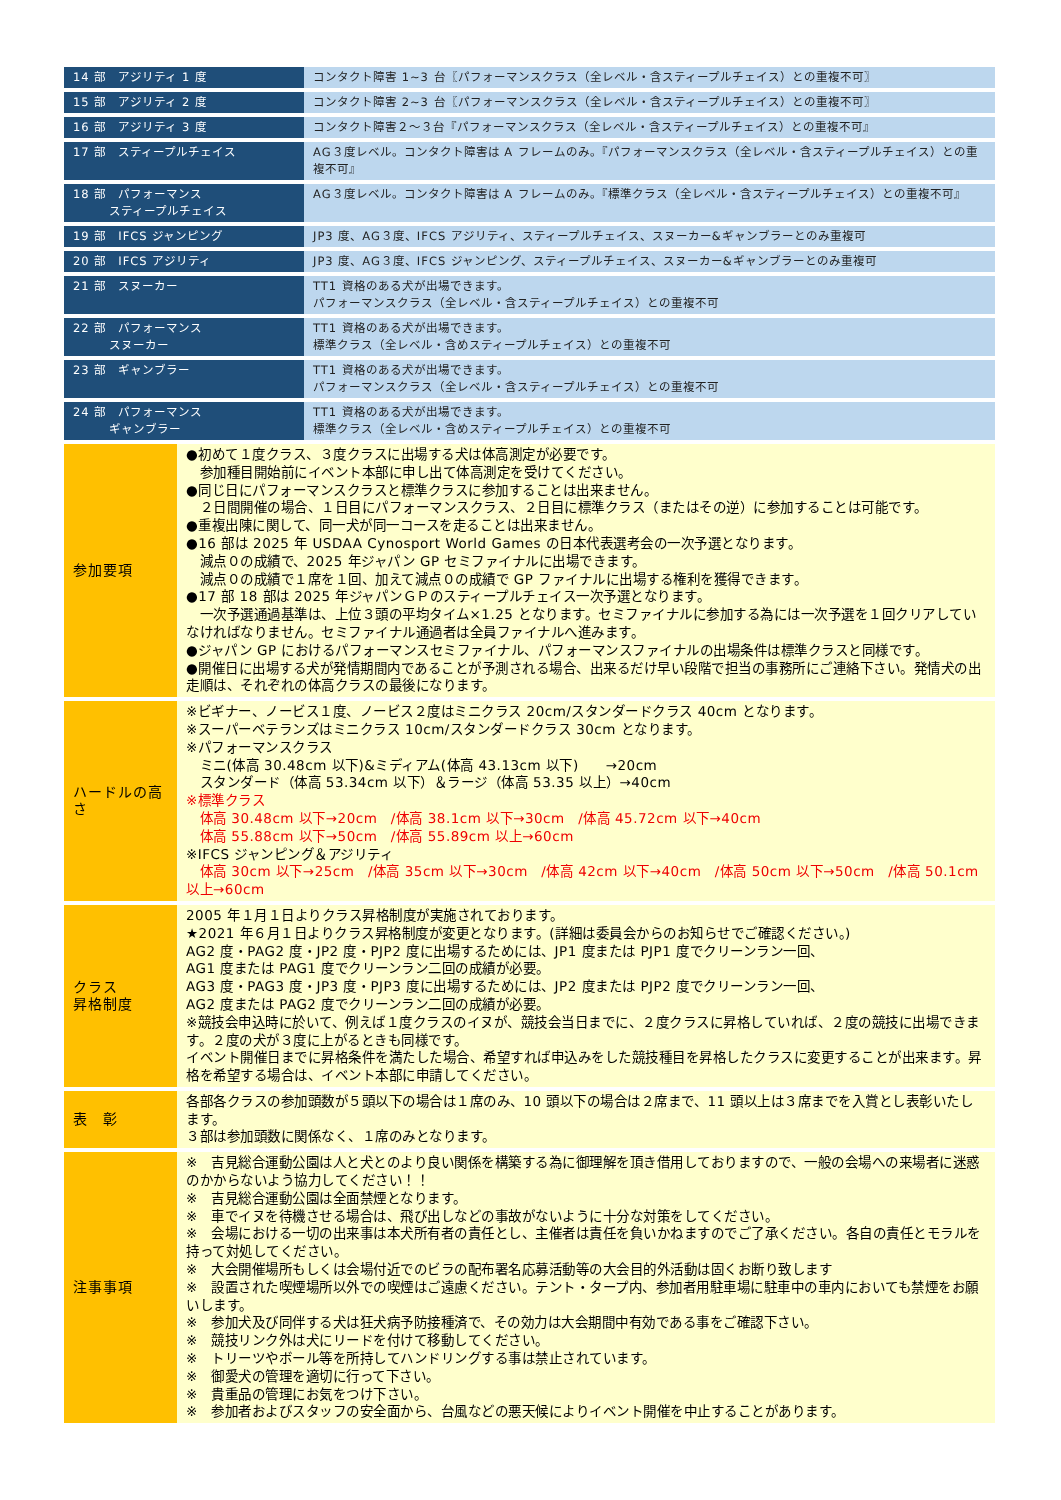| 14 部 アジリティ 1 度 | コンタクト障害 1~3 台〖パフォーマンスクラス（全レベル・含スティープルチェイス）との重複不可〗 |
| 15 部 アジリティ 2 度 | コンタクト障害 2~3 台〖パフォーマンスクラス（全レベル・含スティープルチェイス）との重複不可〗 |
| 16 部 アジリティ 3 度 | コンタクト障害２～３台『パフォーマンスクラス（全レベル・含スティープルチェイス）との重複不可』 |
| 17 部 スティープルチェイス | AG３度レベル。コンタクト障害は A フレームのみ。『パフォーマンスクラス（全レベル・含スティープルチェイス）との重複不可』 |
| 18 部 パフォーマンス スティープルチェイス | AG３度レベル。コンタクト障害は A フレームのみ。『標準クラス（全レベル・含スティープルチェイス）との重複不可』 |
| 19 部 IFCS ジャンピング | JP3 度、AG３度、IFCS アジリティ、スティープルチェイス、スヌーカー&ギャンブラーとのみ重複可 |
| 20 部 IFCS アジリティ | JP3 度、AG３度、IFCS ジャンピング、スティープルチェイス、スヌーカー&ギャンブラーとのみ重複可 |
| 21 部 スヌーカー | TT1 資格のある犬が出場できます。 パフォーマンスクラス（全レベル・含スティープルチェイス）との重複不可 |
| 22 部 パフォーマンス スヌーカー | TT1 資格のある犬が出場できます。 標準クラス（全レベル・含めスティープルチェイス）との重複不可 |
| 23 部 ギャンブラー | TT1 資格のある犬が出場できます。 パフォーマンスクラス（全レベル・含スティープルチェイス）との重複不可 |
| 24 部 パフォーマンス ギャンブラー | TT1 資格のある犬が出場できます。 標準クラス（全レベル・含めスティープルチェイス）との重複不可 |
| 参加要項 | ●初めて１度クラス、３度クラスに出場する犬は体高測定が必要です。 参加種目開始前にイベント本部に申し出て体高測定を受けてください。 ●同じ日にパフォーマンスクラスと標準クラスに参加することは出来ません。 ２日間開催の場合、１日目にパフォーマンスクラス、２日目に標準クラス（またはその逆）に参加することは可能です。 ●重複出陳に関して、同一犬が同一コースを走ることは出来ません。 ●16 部は 2025 年 USDAA Cynosport World Games の日本代表選考会の一次予選となります。 減点０の成績で、2025 年ジャパン GP セミファイナルに出場できます。 減点０の成績で１席を１回、加えて減点０の成績で GP ファイナルに出場する権利を獲得できます。 ●17 部 18 部は 2025 年ジャパンＧＰのスティープルチェイス一次予選となります。 一次予選通過基準は、上位３頭の平均タイム×1.25 となります。セミファイナルに参加する為には一次予選を１回クリアしていなければなりません。セミファイナル通過者は全員ファイナルへ進みます。 ●ジャパン GP におけるパフォーマンスセミファイナル、パフォーマンスファイナルの出場条件は標準クラスと同様です。 ●開催日に出場する犬が発情期間内であることが予測される場合、出来るだけ早い段階で担当の事務所にご連絡下さい。発情犬の出走順は、それぞれの体高クラスの最後になります。 |
| ハードルの高さ | ※ビギナー、ノービス１度、ノービス２度はミニクラス 20cm/スタンダードクラス 40cm となります。 ※スーパーベテランズはミニクラス 10cm/スタンダードクラス 30cm となります。 ※パフォーマンスクラス ミニ(体高 30.48cm 以下)&ミディアム(体高 43.13cm 以下) →20cm スタンダード（体高 53.34cm 以下）＆ラージ（体高 53.35 以上）→40cm ※標準クラス 体高 30.48cm 以下→20cm /体高 38.1cm 以下→30cm /体高 45.72cm 以下→40cm 体高 55.88cm 以下→50cm /体高 55.89cm 以上→60cm ※IFCS ジャンピング＆アジリティ 体高 30cm 以下→25cm /体高 35cm 以下→30cm /体高 42cm 以下→40cm /体高 50cm 以下→50cm /体高 50.1cm 以上→60cm |
| クラス 昇格制度 | 2005 年１月１日よりクラス昇格制度が実施されております。 ★2021 年６月１日よりクラス昇格制度が変更となります。(詳細は委員会からのお知らせでご確認ください。) AG2 度・PAG2 度・JP2 度・PJP2 度に出場するためには、JP1 度または PJP1 度でクリーンラン一回、 AG1 度または PAG1 度でクリーンラン二回の成績が必要。 AG3 度・PAG3 度・JP3 度・PJP3 度に出場するためには、JP2 度または PJP2 度でクリーンラン一回、 AG2 度または PAG2 度でクリーンラン二回の成績が必要。 ※競技会申込時に於いて、例えば１度クラスのイヌが、競技会当日までに、２度クラスに昇格していれば、２度の競技に出場できます。２度の犬が３度に上がるときも同様です。 イベント開催日までに昇格条件を満たした場合、希望すれば申込みをした競技種目を昇格したクラスに変更することが出来ます。昇格を希望する場合は、イベント本部に申請してください。 |
| 表 彰 | 各部各クラスの参加頭数が５頭以下の場合は１席のみ、10 頭以下の場合は２席まで、11 頭以上は３席までを入賞とし表彰いたします。 ３部は参加頭数に関係なく、１席のみとなります。 |
| 注事事項 | ※ 吉見総合運動公園は人と犬とのより良い関係を構築する為に御理解を頂き借用しておりますので、一般の会場への来場者に迷惑のかからないよう協力してください！！ ※ 吉見総合運動公園は全面禁煙となります。 ※ 車でイヌを待機させる場合は、飛び出しなどの事故がないように十分な対策をしてください。 ※ 会場における一切の出来事は本犬所有者の責任とし、主催者は責任を負いかねますのでご了承ください。各自の責任とモラルを持って対処してください。 ※ 大会開催場所もしくは会場付近でのビラの配布署名応募活動等の大会目的外活動は固くお断り致します ※ 設置された喫煙場所以外での喫煙はご遠慮ください。テント・タープ内、参加者用駐車場に駐車中の車内においても禁煙をお願いします。 ※ 参加犬及び同伴する犬は狂犬病予防接種済で、その効力は大会期間中有効である事をご確認下さい。 ※ 競技リンク外は犬にリードを付けて移動してください。 ※ トリーツやボール等を所持してハンドリングする事は禁止されています。 ※ 御愛犬の管理を適切に行って下さい。 ※ 貴重品の管理にお気をつけ下さい。 ※ 参加者およびスタッフの安全面から、台風などの悪天候によりイベント開催を中止することがあります。 |